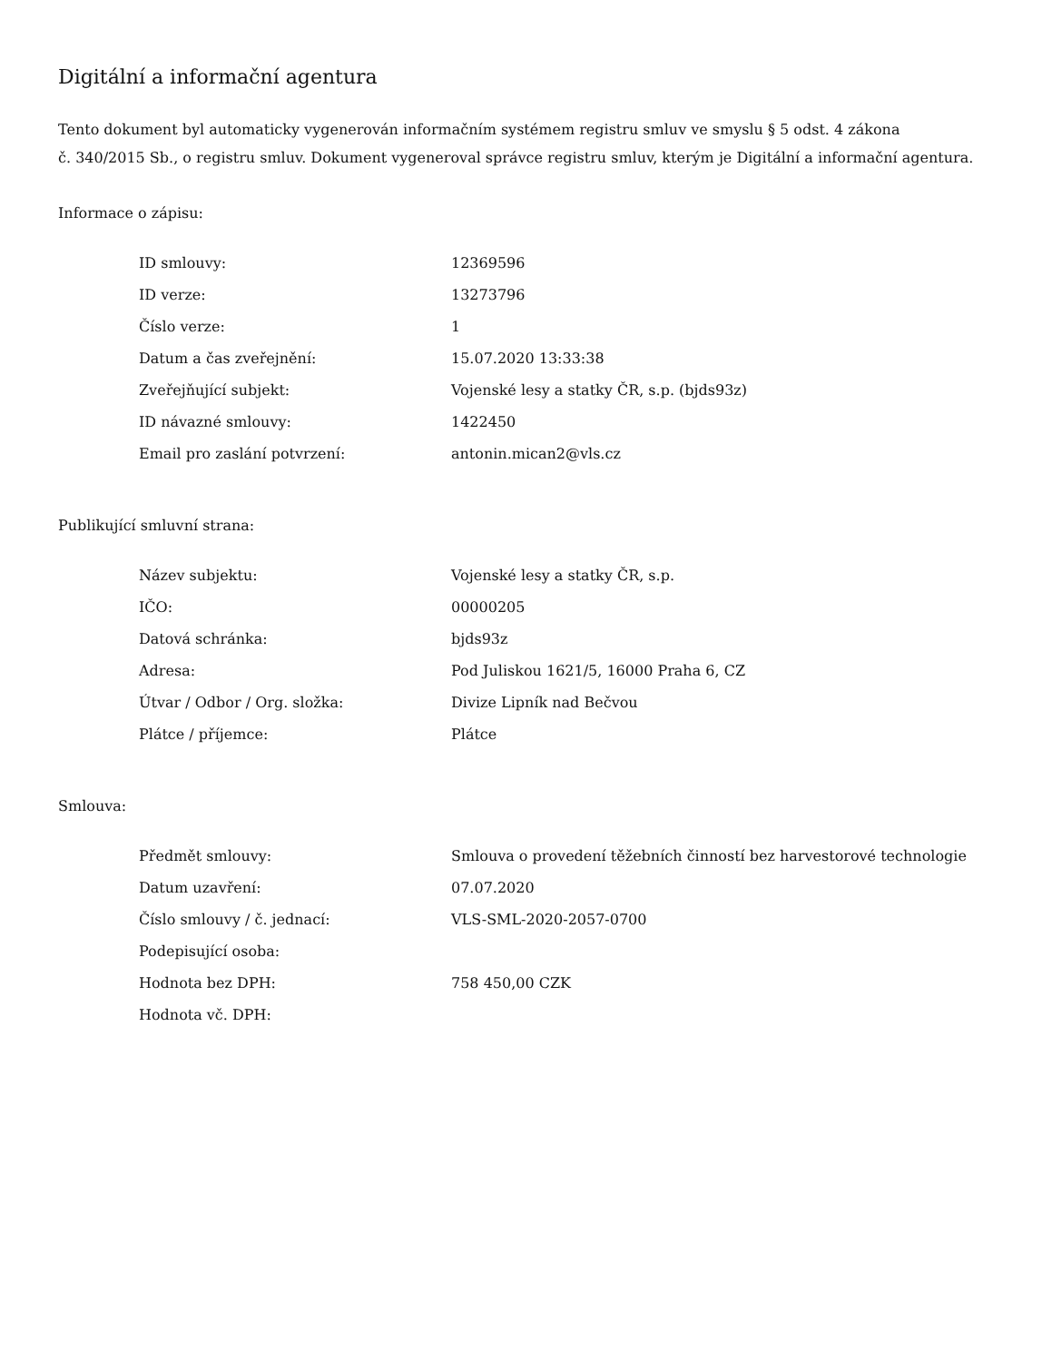Digitální a informační agentura
Tento dokument byl automaticky vygenerován informačním systémem registru smluv ve smyslu § 5 odst. 4 zákona
č. 340/2015 Sb., o registru smluv. Dokument vygeneroval správce registru smluv, kterým je Digitální a informační agentura.
Informace o zápisu:
| ID smlouvy: | 12369596 |
| ID verze: | 13273796 |
| Číslo verze: | 1 |
| Datum a čas zveřejnění: | 15.07.2020 13:33:38 |
| Zveřejňující subjekt: | Vojenské lesy a statky ČR, s.p. (bjds93z) |
| ID návazné smlouvy: | 1422450 |
| Email pro zaslání potvrzení: | antonin.mican2@vls.cz |
Publikující smluvní strana:
| Název subjektu: | Vojenské lesy a statky ČR, s.p. |
| IČO: | 00000205 |
| Datová schránka: | bjds93z |
| Adresa: | Pod Juliskou 1621/5, 16000 Praha 6, CZ |
| Útvar / Odbor / Org. složka: | Divize Lipník nad Bečvou |
| Plátce / příjemce: | Plátce |
Smlouva:
| Předmět smlouvy: | Smlouva o provedení těžebních činností bez harvestorové technologie |
| Datum uzavření: | 07.07.2020 |
| Číslo smlouvy / č. jednací: | VLS-SML-2020-2057-0700 |
| Podepisující osoba: | |
| Hodnota bez DPH: | 758 450,00 CZK |
| Hodnota vč. DPH: | |